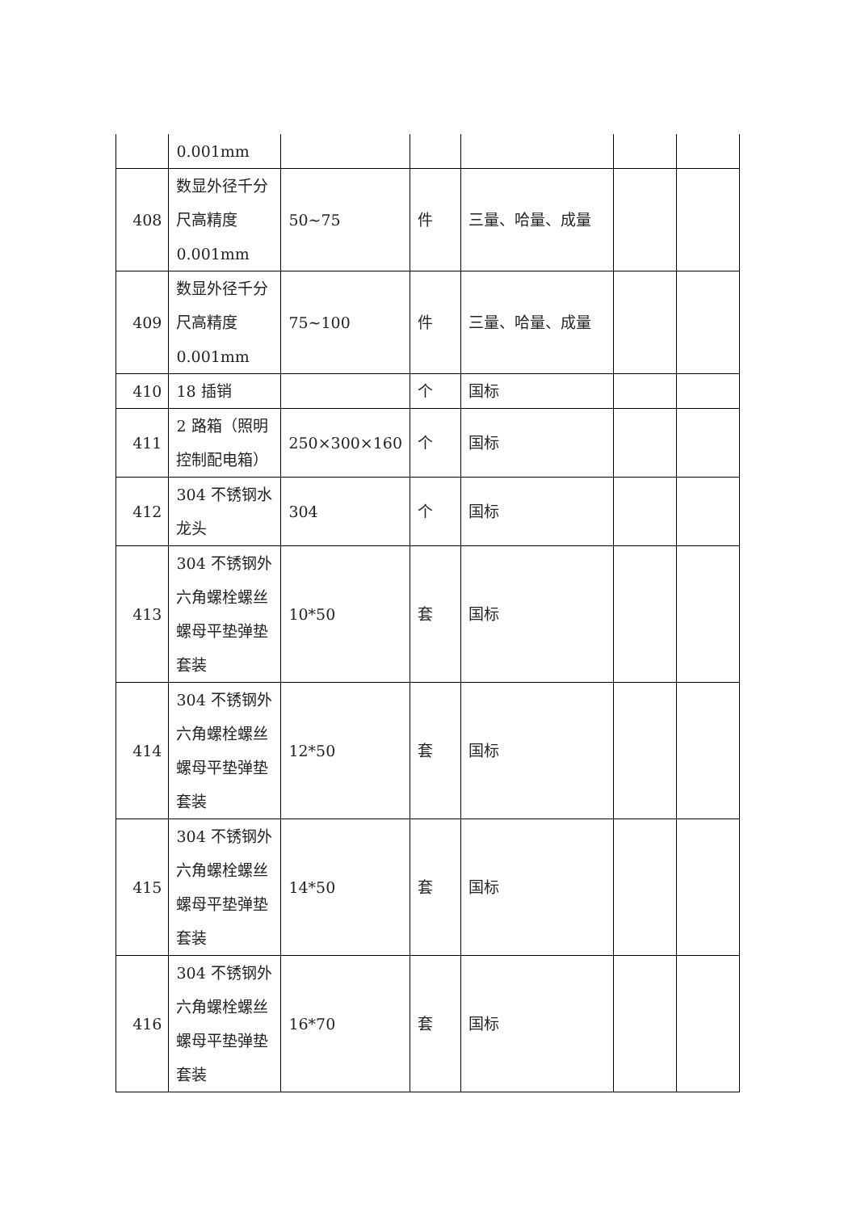| | 0.001mm | | | | | |
| 408 | 数显外径千分尺高精度0.001mm | 50~75 | 件 | 三量、哈量、成量 | | |
| 409 | 数显外径千分尺高精度0.001mm | 75~100 | 件 | 三量、哈量、成量 | | |
| 410 | 18 插销 | | 个 | 国标 | | |
| 411 | 2 路箱（照明控制配电箱） | 250×300×160 | 个 | 国标 | | |
| 412 | 304 不锈钢水龙头 | 304 | 个 | 国标 | | |
| 413 | 304 不锈钢外六角螺栓螺丝螺母平垫弹垫套装 | 10*50 | 套 | 国标 | | |
| 414 | 304 不锈钢外六角螺栓螺丝螺母平垫弹垫套装 | 12*50 | 套 | 国标 | | |
| 415 | 304 不锈钢外六角螺栓螺丝螺母平垫弹垫套装 | 14*50 | 套 | 国标 | | |
| 416 | 304 不锈钢外六角螺栓螺丝螺母平垫弹垫套装 | 16*70 | 套 | 国标 | | |